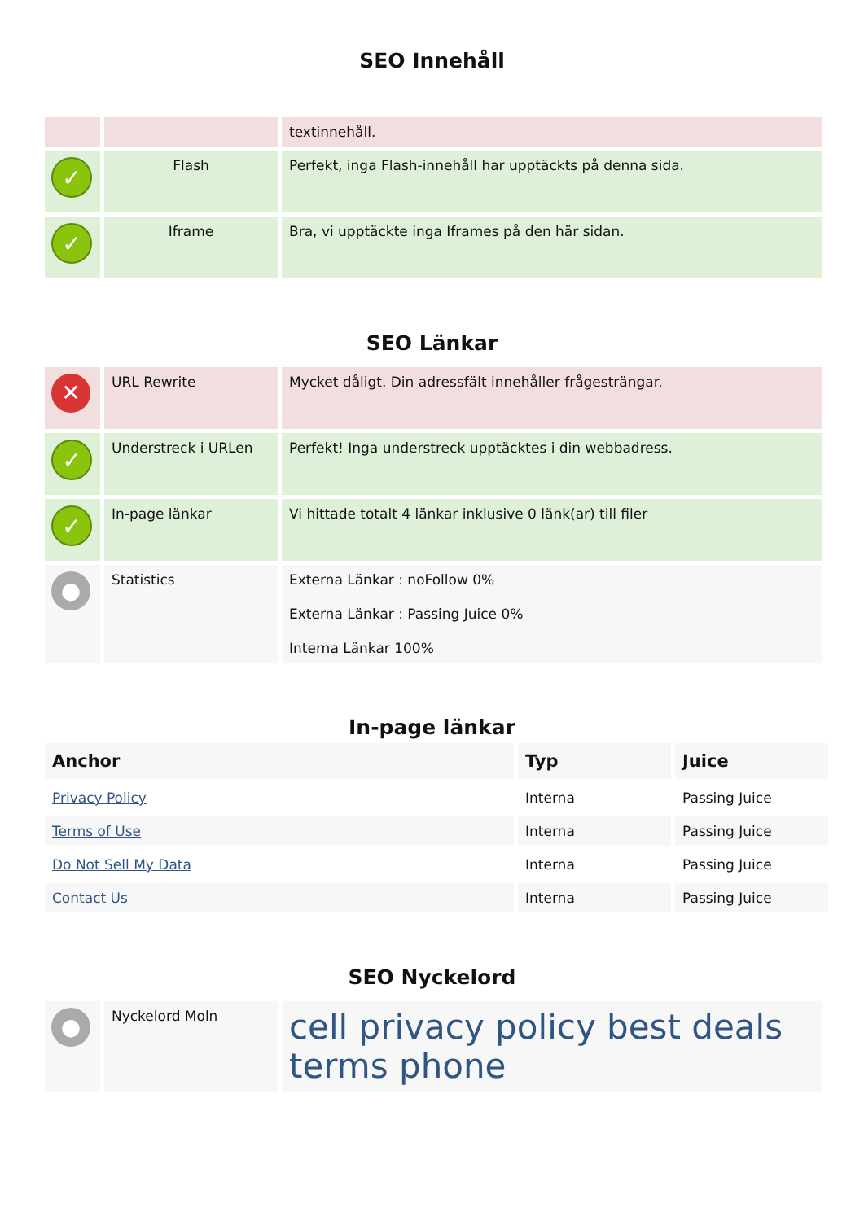SEO Innehåll
| | | textinnehåll. |
| ✓ | Flash | Perfekt, inga Flash-innehåll har upptäckts på denna sida. |
| ✓ | Iframe | Bra, vi upptäckte inga Iframes på den här sidan. |
SEO Länkar
| ✕ | URL Rewrite | Mycket dåligt. Din adressfält innehåller frågesträngar. |
| ✓ | Understreck i URLen | Perfekt! Inga understreck upptäcktes i din webbadress. |
| ✓ | In-page länkar | Vi hittade totalt 4 länkar inklusive 0 länk(ar) till filer |
| ● | Statistics | Externa Länkar : noFollow 0% Externa Länkar : Passing Juice 0% Interna Länkar 100% |
In-page länkar
| Anchor | Typ | Juice |
| --- | --- | --- |
| Privacy Policy | Interna | Passing Juice |
| Terms of Use | Interna | Passing Juice |
| Do Not Sell My Data | Interna | Passing Juice |
| Contact Us | Interna | Passing Juice |
SEO Nyckelord
| ● | Nyckelord Moln | cell privacy policy best deals terms phone |